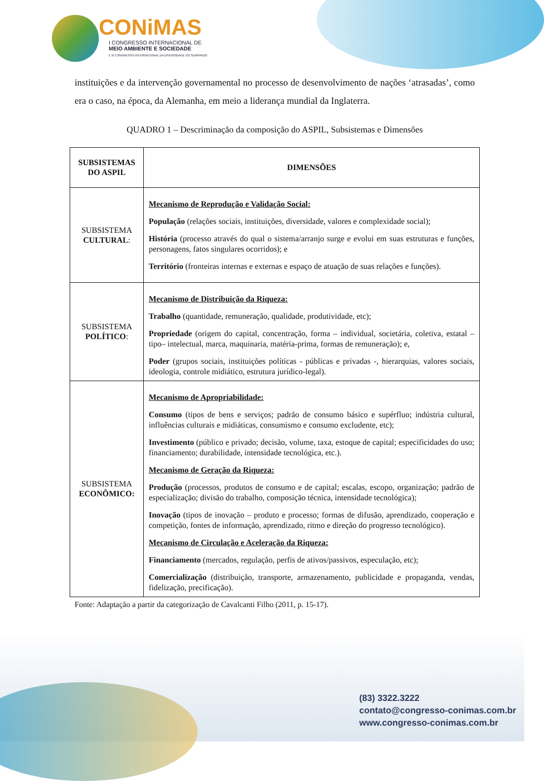CONiMAS
I CONGRESSO INTERNACIONAL DE
MEIO AMBIENTE E SOCIEDADE
E III CONGRESSO INTERNACIONAL DA DIVERSIDADE DO SEMIÁRIDO
instituições e da intervenção governamental no processo de desenvolvimento de nações ‘atrasadas’, como era o caso, na época, da Alemanha, em meio a liderança mundial da Inglaterra.
QUADRO 1 – Descriminação da composição do ASPIL, Subsistemas e Dimensões
| SUBSISTEMAS DO ASPIL | DIMENSÕES |
| --- | --- |
| SUBSISTEMA CULTURAL : | Mecanismo de Reprodução e Validação Social: População (relações sociais, instituições, diversidade, valores e complexidade social); História (processo através do qual o sistema/arranjo surge e evolui em suas estruturas e funções, personagens, fatos singulares ocorridos); e Território (fronteiras internas e externas e espaço de atuação de suas relações e funções). |
| SUBSISTEMA POLÍTICO : | Mecanismo de Distribuição da Riqueza: Trabalho (quantidade, remuneração, qualidade, produtividade, etc); Propriedade (origem do capital, concentração, forma – individual, societária, coletiva, estatal – tipo– intelectual, marca, maquinaria, matéria-prima, formas de remuneração); e, Poder (grupos sociais, instituições políticas - públicas e privadas -, hierarquias, valores sociais, ideologia, controle midiático, estrutura jurídico-legal). |
| SUBSISTEMA ECONÔMICO: | Mecanismo de Apropriabilidade: Consumo (tipos de bens e serviços; padrão de consumo básico e supérfluo; indústria cultural, influências culturais e midiáticas, consumismo e consumo excludente, etc); Investimento (público e privado; decisão, volume, taxa, estoque de capital; especificidades do uso; financiamento; durabilidade, intensidade tecnológica, etc.). Mecanismo de Geração da Riqueza: Produção (processos, produtos de consumo e de capital; escalas, escopo, organização; padrão de especialização; divisão do trabalho, composição técnica, intensidade tecnológica); Inovação (tipos de inovação – produto e processo; formas de difusão, aprendizado, cooperação e competição, fontes de informação, aprendizado, ritmo e direção do progresso tecnológico). Mecanismo de Circulação e Aceleração da Riqueza: Financiamento (mercados, regulação, perfis de ativos/passivos, especulação, etc); Comercialização (distribuição, transporte, armazenamento, publicidade e propaganda, vendas, fidelização, precificação). |
Fonte: Adaptação a partir da categorização de Cavalcanti Filho (2011, p. 15-17).
(83) 3322.3222
contato@congresso-conimas.com.br
www.congresso-conimas.com.br